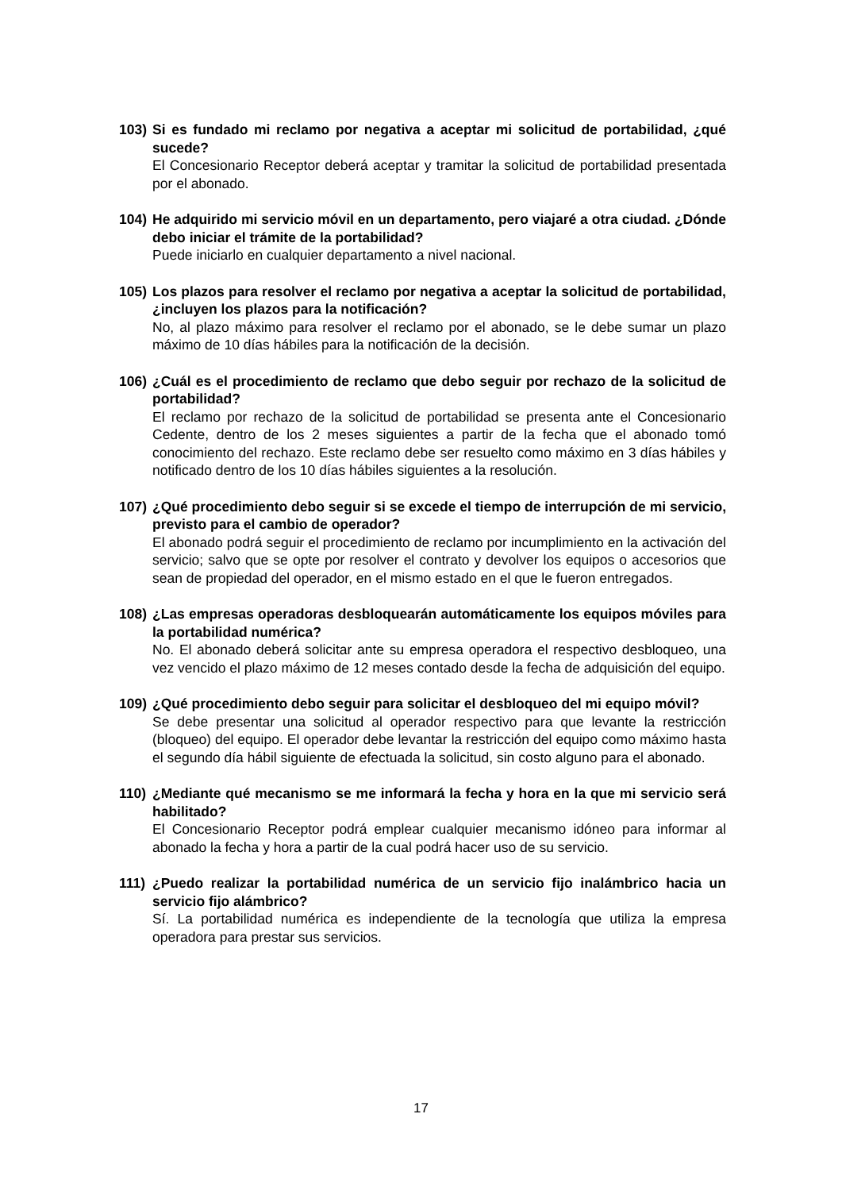103) Si es fundado mi reclamo por negativa a aceptar mi solicitud de portabilidad, ¿qué sucede?
El Concesionario Receptor deberá aceptar y tramitar la solicitud de portabilidad presentada por el abonado.
104) He adquirido mi servicio móvil en un departamento, pero viajaré a otra ciudad. ¿Dónde debo iniciar el trámite de la portabilidad?
Puede iniciarlo en cualquier departamento a nivel nacional.
105) Los plazos para resolver el reclamo por negativa a aceptar la solicitud de portabilidad, ¿incluyen los plazos para la notificación?
No, al plazo máximo para resolver el reclamo por el abonado, se le debe sumar un plazo máximo de 10 días hábiles para la notificación de la decisión.
106) ¿Cuál es el procedimiento de reclamo que debo seguir por rechazo de la solicitud de portabilidad?
El reclamo por rechazo de la solicitud de portabilidad se presenta ante el Concesionario Cedente, dentro de los 2 meses siguientes a partir de la fecha que el abonado tomó conocimiento del rechazo. Este reclamo debe ser resuelto como máximo en 3 días hábiles y notificado dentro de los 10 días hábiles siguientes a la resolución.
107) ¿Qué procedimiento debo seguir si se excede el tiempo de interrupción de mi servicio, previsto para el cambio de operador?
El abonado podrá seguir el procedimiento de reclamo por incumplimiento en la activación del servicio; salvo que se opte por resolver el contrato y devolver los equipos o accesorios que sean de propiedad del operador, en el mismo estado en el que le fueron entregados.
108) ¿Las empresas operadoras desbloquearán automáticamente los equipos móviles para la portabilidad numérica?
No. El abonado deberá solicitar ante su empresa operadora el respectivo desbloqueo, una vez vencido el plazo máximo de 12 meses contado desde la fecha de adquisición del equipo.
109) ¿Qué procedimiento debo seguir para solicitar el desbloqueo del mi equipo móvil?
Se debe presentar una solicitud al operador respectivo para que levante la restricción (bloqueo) del equipo. El operador debe levantar la restricción del equipo como máximo hasta el segundo día hábil siguiente de efectuada la solicitud, sin costo alguno para el abonado.
110) ¿Mediante qué mecanismo se me informará la fecha y hora en la que mi servicio será habilitado?
El Concesionario Receptor podrá emplear cualquier mecanismo idóneo para informar al abonado la fecha y hora a partir de la cual podrá hacer uso de su servicio.
111) ¿Puedo realizar la portabilidad numérica de un servicio fijo inalámbrico hacia un servicio fijo alámbrico?
Sí. La portabilidad numérica es independiente de la tecnología que utiliza la empresa operadora para prestar sus servicios.
17